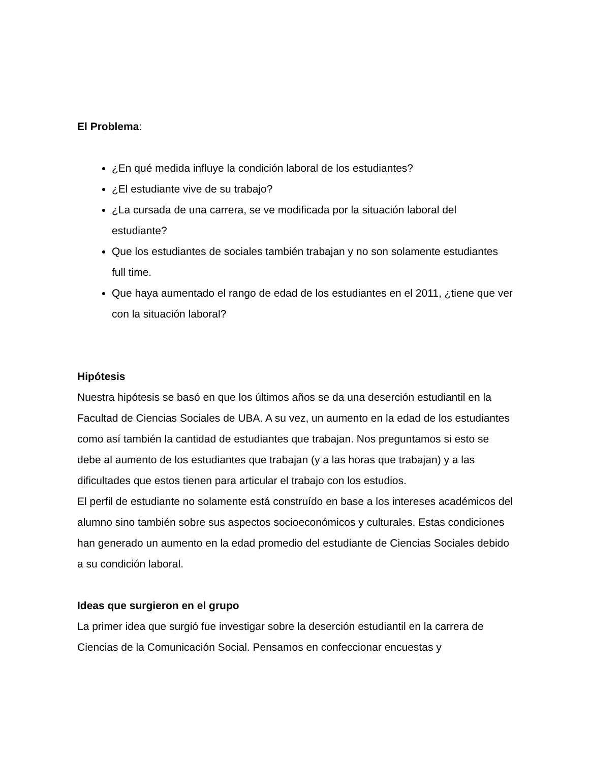El Problema:
¿En qué medida influye la condición laboral de los estudiantes?
¿El estudiante vive de su trabajo?
¿La cursada de una carrera, se ve modificada por la situación laboral del estudiante?
Que los estudiantes de sociales también trabajan y no son solamente estudiantes full time.
Que haya aumentado el rango de edad de los estudiantes en el 2011, ¿tiene que ver con la situación laboral?
Hipótesis
Nuestra hipótesis se basó en que los últimos años se da una deserción estudiantil en la Facultad de Ciencias Sociales de UBA. A su vez, un aumento en la edad de los estudiantes como así también la cantidad de estudiantes que trabajan. Nos preguntamos si esto se debe al aumento de los estudiantes que trabajan (y a las horas que trabajan) y a las dificultades que estos tienen para articular el trabajo con los estudios.
El perfil de estudiante no solamente está construído en base a los intereses académicos del alumno sino también sobre sus aspectos socioeconómicos y culturales. Estas condiciones han generado un aumento en la edad promedio del estudiante de Ciencias Sociales debido a su condición laboral.
Ideas que surgieron en el grupo
La primer idea que surgió fue investigar sobre la deserción estudiantil en la carrera de Ciencias de la Comunicación Social. Pensamos en confeccionar encuestas y